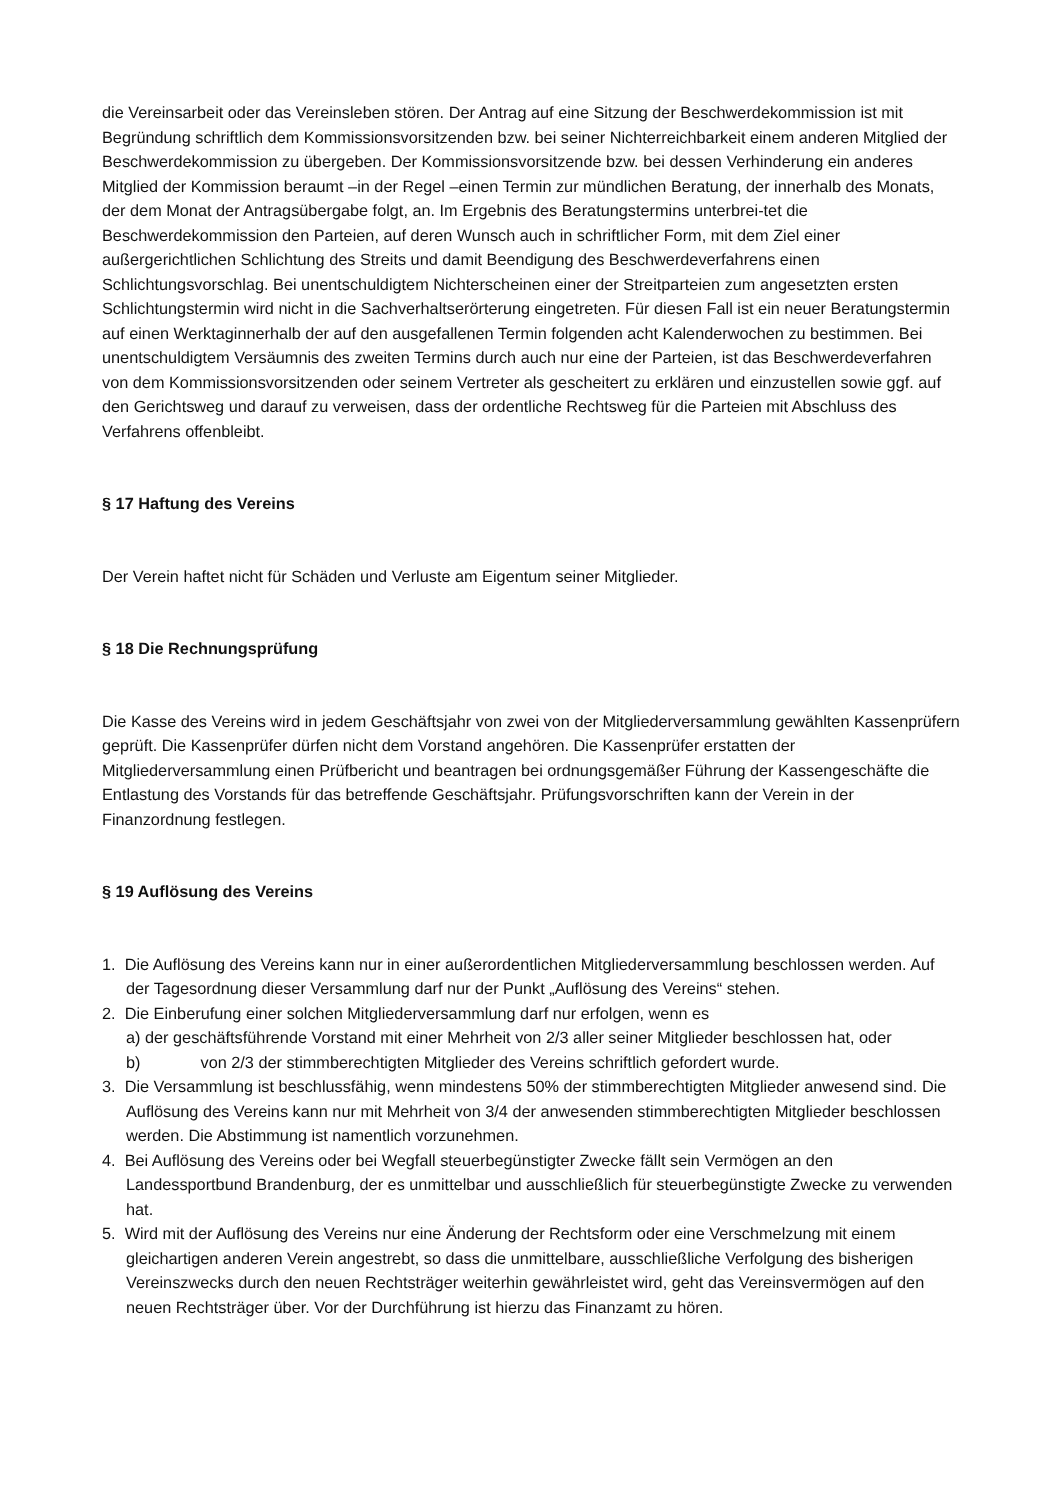die Vereinsarbeit oder das Vereinsleben stören. Der Antrag auf eine Sitzung der Beschwerdekommission ist mit Begründung schriftlich dem Kommissionsvorsitzenden bzw. bei seiner Nichterreichbarkeit einem anderen Mitglied der Beschwerdekommission zu übergeben. Der Kommissionsvorsitzende bzw. bei dessen Verhinderung ein anderes Mitglied der Kommission beraumt –in der Regel –einen Termin zur mündlichen Beratung, der innerhalb des Monats, der dem Monat der Antragsübergabe folgt, an. Im Ergebnis des Beratungstermins unterbrei-tet die Beschwerdekommission den Parteien, auf deren Wunsch auch in schriftlicher Form, mit dem Ziel einer außergerichtlichen Schlichtung des Streits und damit Beendigung des Beschwerdeverfahrens einen Schlichtungsvorschlag. Bei unentschuldigtem Nichterscheinen einer der Streitparteien zum angesetzten ersten Schlichtungstermin wird nicht in die Sachverhaltserörterung eingetreten. Für diesen Fall ist ein neuer Beratungstermin auf einen Werktaginnerhalb der auf den ausgefallenen Termin folgenden acht Kalenderwochen zu bestimmen. Bei unentschuldigtem Versäumnis des zweiten Termins durch auch nur eine der Parteien, ist das Beschwerdeverfahren von dem Kommissionsvorsitzenden oder seinem Vertreter als gescheitert zu erklären und einzustellen sowie ggf. auf den Gerichtsweg und darauf zu verweisen, dass der ordentliche Rechtsweg für die Parteien mit Abschluss des Verfahrens offenbleibt.
§ 17 Haftung des Vereins
Der Verein haftet nicht für Schäden und Verluste am Eigentum seiner Mitglieder.
§ 18 Die Rechnungsprüfung
Die Kasse des Vereins wird in jedem Geschäftsjahr von zwei von der Mitgliederversammlung gewählten Kassenprüfern geprüft. Die Kassenprüfer dürfen nicht dem Vorstand angehören. Die Kassenprüfer erstatten der Mitgliederversammlung einen Prüfbericht und beantragen bei ordnungsgemäßer Führung der Kassengeschäfte die Entlastung des Vorstands für das betreffende Geschäftsjahr. Prüfungsvorschriften kann der Verein in der Finanzordnung festlegen.
§ 19 Auflösung des Vereins
1. Die Auflösung des Vereins kann nur in einer außerordentlichen Mitgliederversammlung beschlossen werden. Auf der Tagesordnung dieser Versammlung darf nur der Punkt „Auflösung des Vereins“ stehen.
2. Die Einberufung einer solchen Mitgliederversammlung darf nur erfolgen, wenn es
a) der geschäftsführende Vorstand mit einer Mehrheit von 2/3 aller seiner Mitglieder beschlossen hat, oder
b) von 2/3 der stimmberechtigten Mitglieder des Vereins schriftlich gefordert wurde.
3. Die Versammlung ist beschlussfähig, wenn mindestens 50% der stimmberechtigten Mitglieder anwesend sind. Die Auflösung des Vereins kann nur mit Mehrheit von 3/4 der anwesenden stimmberechtigten Mitglieder beschlossen werden. Die Abstimmung ist namentlich vorzunehmen.
4. Bei Auflösung des Vereins oder bei Wegfall steuerbegünstigter Zwecke fällt sein Vermögen an den Landessportbund Brandenburg, der es unmittelbar und ausschließlich für steuerbegünstigte Zwecke zu verwenden hat.
5. Wird mit der Auflösung des Vereins nur eine Änderung der Rechtsform oder eine Verschmelzung mit einem gleichartigen anderen Verein angestrebt, so dass die unmittelbare, ausschließliche Verfolgung des bisherigen Vereinszwecks durch den neuen Rechtsträger weiterhin gewährleistet wird, geht das Vereinsvermögen auf den neuen Rechtsträger über. Vor der Durchführung ist hierzu das Finanzamt zu hören.